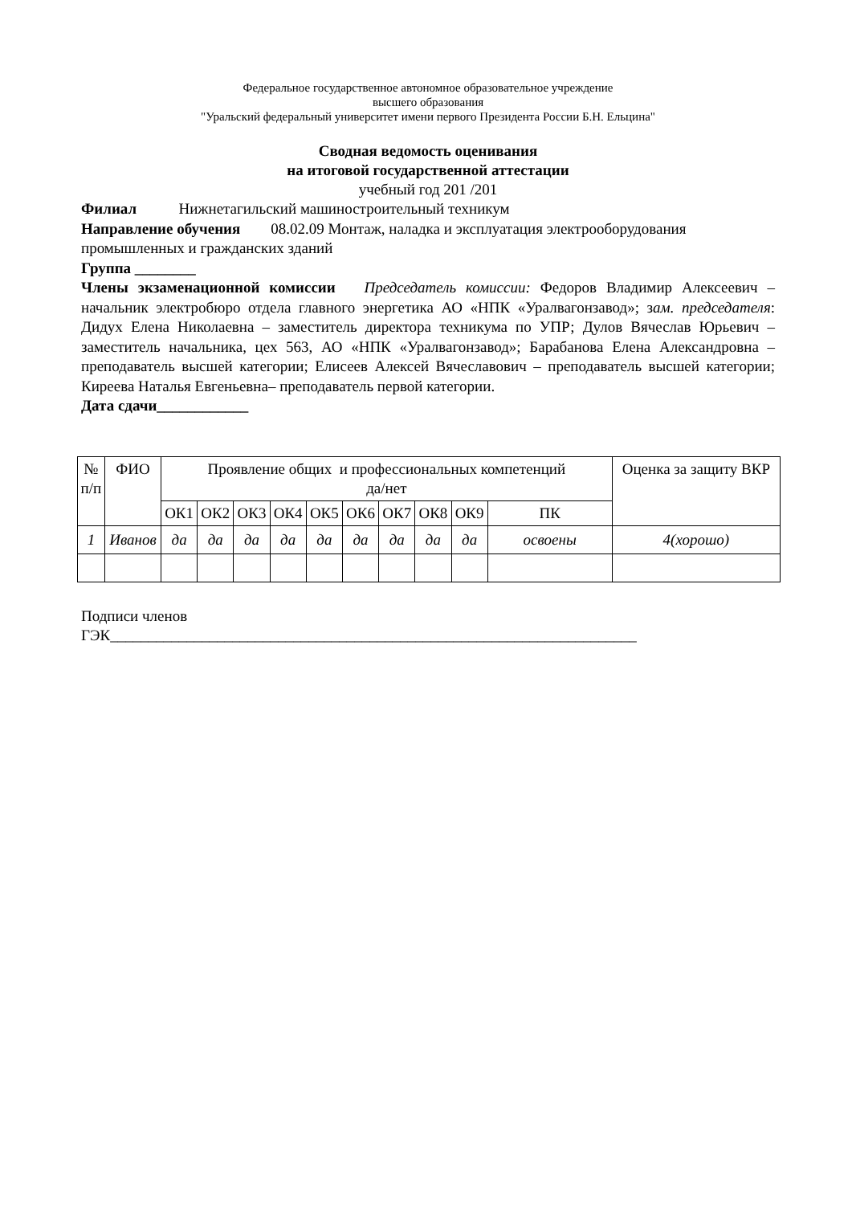Федеральное государственное автономное образовательное учреждение
высшего образования
"Уральский федеральный университет имени первого Президента России Б.Н. Ельцина"
Сводная ведомость оценивания
на итоговой государственной аттестации
учебный год 201 /201
Филиал Нижнетагильский машиностроительный техникум
Направление обучения 08.02.09 Монтаж, наладка и эксплуатация электрооборудования промышленных и гражданских зданий
Группа ________
Члены экзаменационной комиссии Председатель комиссии: Федоров Владимир Алексеевич – начальник электробюро отдела главного энергетика АО «НПК «Уралвагонзавод»; зам. председателя: Дидух Елена Николаевна – заместитель директора техникума по УПР; Дулов Вячеслав Юрьевич – заместитель начальника, цех 563, АО «НПК «Уралвагонзавод»; Барабанова Елена Александровна – преподаватель высшей категории; Елисеев Алексей Вячеславович – преподаватель высшей категории; Киреева Наталья Евгеньевна– преподаватель первой категории.
Дата сдачи____________
| № п/п | ФИО | Проявление общих и профессиональных компетенций да/нет | | | | | | | | | | Оценка за защиту ВКР |
| --- | --- | --- | --- | --- | --- | --- | --- | --- | --- | --- | --- | --- |
| | | ОК1 | ОК2 | ОК3 | ОК4 | ОК5 | ОК6 | ОК7 | ОК8 | ОК9 | ПК | |
| 1 | Иванов | да | да | да | да | да | да | да | да | да | освоены | 4(хорошо) |
Подписи членов
ГЭК_____________________________________________________________________